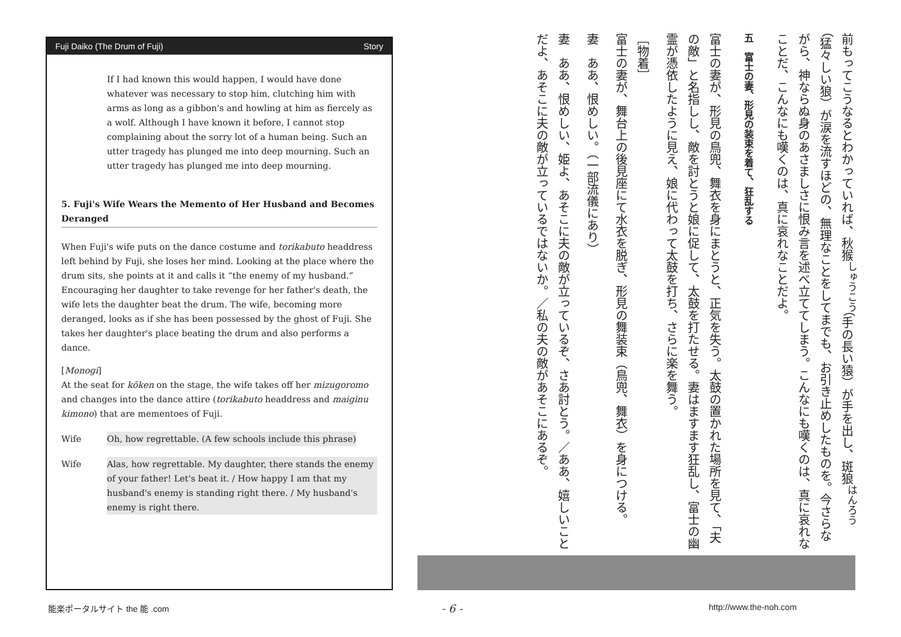Fuji Daiko (The Drum of Fuji) Story
If I had known this would happen, I would have done whatever was necessary to stop him, clutching him with arms as long as a gibbon's and howling at him as fiercely as a wolf. Although I have known it before, I cannot stop complaining about the sorry lot of a human being. Such an utter tragedy has plunged me into deep mourning. Such an utter tragedy has plunged me into deep mourning.
5. Fuji's Wife Wears the Memento of Her Husband and Becomes Deranged
When Fuji's wife puts on the dance costume and torikabuto headdress left behind by Fuji, she loses her mind. Looking at the place where the drum sits, she points at it and calls it “the enemy of my husband.” Encouraging her daughter to take revenge for her father's death, the wife lets the daughter beat the drum. The wife, becoming more deranged, looks as if she has been possessed by the ghost of Fuji. She takes her daughter's place beating the drum and also performs a dance.
[Monogi]
At the seat for kōken on the stage, the wife takes off her mizugoromo and changes into the dance attire (torikabuto headdress and maiginu kimono) that are mementoes of Fuji.
Wife Oh, how regrettable. (A few schools include this phrase)
Wife Alas, how regrettable. My daughter, there stands the enemy of your father! Let's beat it. / How happy I am that my husband's enemy is standing right there. / My husband's enemy is right there.
前もってこうなるとわかっていれば、秋猴<sup>しゅうこう</sup>（手の長い猿）が手を出し、斑狼<sup>はんろう</sup>（猛々しい狼）が涙を流すほどの、無理なことをしてまでも、お引き止めしたものを。今さらながら、神ならぬ身のあさましさに恨み言を述べ立ててしまう。こんなにも嘆くのは、真に哀れなことだ、こんなにも嘆くのは、真に哀れなことだよ。
五　富士の妻、形見の装束を着て、狂乱する
富士の妻が、形見の鳥兜、舞衣を身にまとうと、正気を失う。太鼓の置かれた場所を見て、「夫の敵」と名指しし、敵を討とうと娘に促して、太鼓を打たせる。妻はますます狂乱し、富士の幽霊が憑依したように見え、娘に代わって太鼓を打ち、さらに楽を舞う。
［物着］
富士の妻が、舞台上の後見座にて水衣を脱ぎ、形見の舞装束（鳥兜、舞衣）を身につける。
妻　ああ、恨めしい。（一部流儀にあり）
妻　ああ、恨めしい、姫よ、あそこに夫の敵が立っているぞ、さあ討とう。／ああ、嬉しいことだよ、あそこに夫の敵が立っているではないか。／私の夫の敵があそこにあるぞ。
能楽ポータルサイト the 能 .com - 6 - http://www.the-noh.com